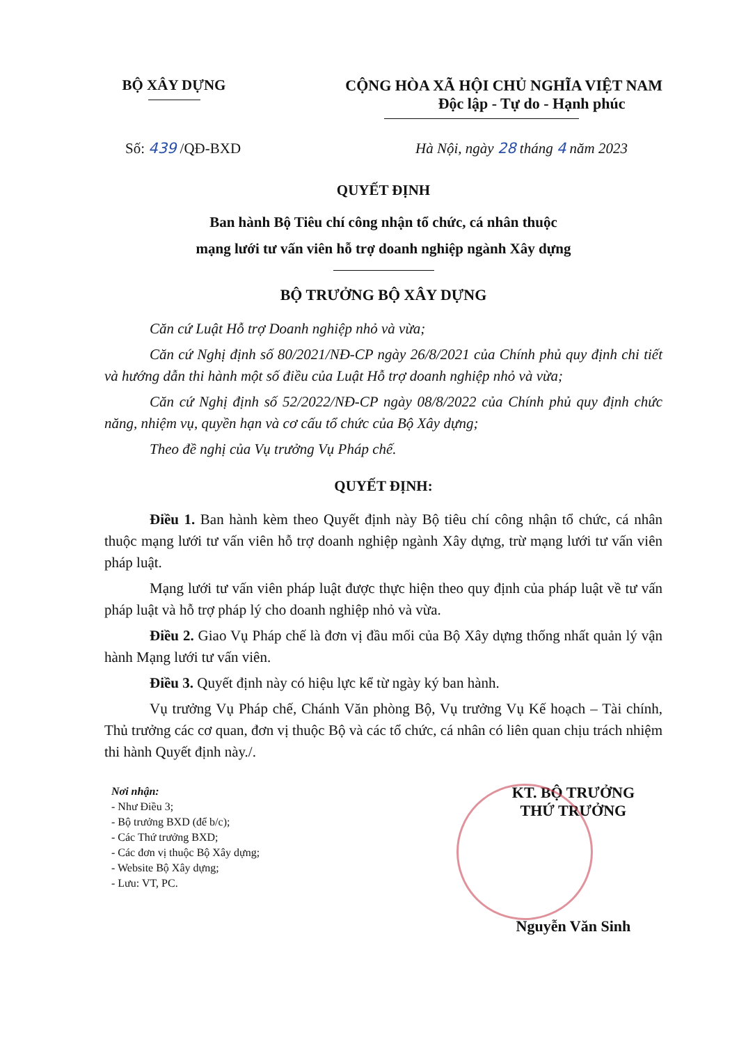BỘ XÂY DỰNG CỘNG HÒA XÃ HỘI CHỦ NGHĨA VIỆT NAM
Độc lập - Tự do - Hạnh phúc
Số: 439 /QĐ-BXD Hà Nội, ngày 28 tháng 4 năm 2023
QUYẾT ĐỊNH
Ban hành Bộ Tiêu chí công nhận tổ chức, cá nhân thuộc
mạng lưới tư vấn viên hỗ trợ doanh nghiệp ngành Xây dựng
BỘ TRƯỞNG BỘ XÂY DỰNG
Căn cứ Luật Hỗ trợ Doanh nghiệp nhỏ và vừa;
Căn cứ Nghị định số 80/2021/NĐ-CP ngày 26/8/2021 của Chính phủ quy định chi tiết và hướng dẫn thi hành một số điều của Luật Hỗ trợ doanh nghiệp nhỏ và vừa;
Căn cứ Nghị định số 52/2022/NĐ-CP ngày 08/8/2022 của Chính phủ quy định chức năng, nhiệm vụ, quyền hạn và cơ cấu tổ chức của Bộ Xây dựng;
Theo đề nghị của Vụ trưởng Vụ Pháp chế.
QUYẾT ĐỊNH:
Điều 1. Ban hành kèm theo Quyết định này Bộ tiêu chí công nhận tổ chức, cá nhân thuộc mạng lưới tư vấn viên hỗ trợ doanh nghiệp ngành Xây dựng, trừ mạng lưới tư vấn viên pháp luật.
Mạng lưới tư vấn viên pháp luật được thực hiện theo quy định của pháp luật về tư vấn pháp luật và hỗ trợ pháp lý cho doanh nghiệp nhỏ và vừa.
Điều 2. Giao Vụ Pháp chế là đơn vị đầu mối của Bộ Xây dựng thống nhất quản lý vận hành Mạng lưới tư vấn viên.
Điều 3. Quyết định này có hiệu lực kể từ ngày ký ban hành.
Vụ trưởng Vụ Pháp chế, Chánh Văn phòng Bộ, Vụ trưởng Vụ Kế hoạch – Tài chính, Thủ trưởng các cơ quan, đơn vị thuộc Bộ và các tổ chức, cá nhân có liên quan chịu trách nhiệm thi hành Quyết định này./.
Nơi nhận:
- Như Điều 3;
- Bộ trưởng BXD (để b/c);
- Các Thứ trưởng BXD;
- Các đơn vị thuộc Bộ Xây dựng;
- Website Bộ Xây dựng;
- Lưu: VT, PC.
KT. BỘ TRƯỞNG
THỨ TRƯỞNG
Nguyễn Văn Sinh